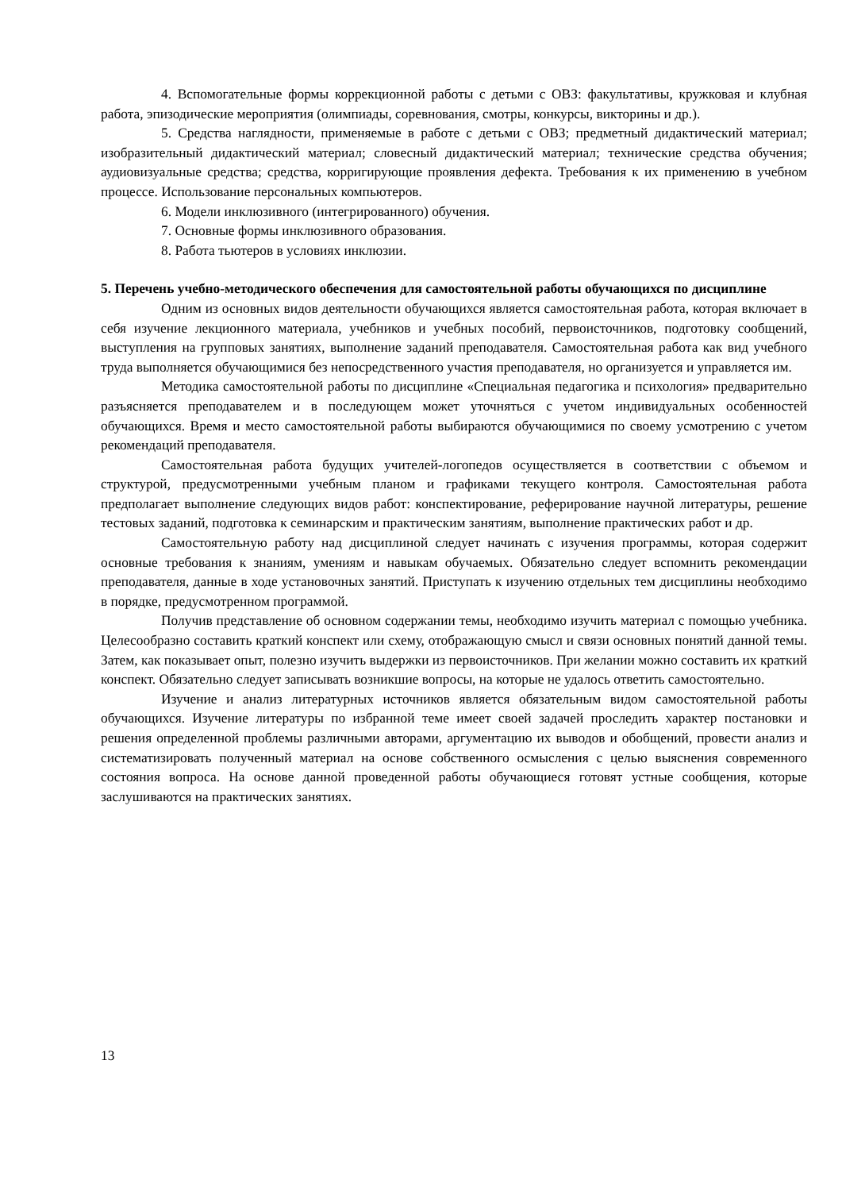4. Вспомогательные формы коррекционной работы с детьми с ОВЗ: факультативы, кружковая и клубная работа, эпизодические мероприятия (олимпиады, соревнования, смотры, конкурсы, викторины и др.).
5. Средства наглядности, применяемые в работе с детьми с ОВЗ; предметный дидактический материал; изобразительный дидактический материал; словесный дидактический материал; технические средства обучения; аудиовизуальные средства; средства, корригирующие проявления дефекта. Требования к их применению в учебном процессе. Использование персональных компьютеров.
6. Модели инклюзивного (интегрированного) обучения.
7. Основные формы инклюзивного образования.
8. Работа тьютеров в условиях инклюзии.
5. Перечень учебно-методического обеспечения для самостоятельной работы обучающихся по дисциплине
Одним из основных видов деятельности обучающихся является самостоятельная работа, которая включает в себя изучение лекционного материала, учебников и учебных пособий, первоисточников, подготовку сообщений, выступления на групповых занятиях, выполнение заданий преподавателя. Самостоятельная работа как вид учебного труда выполняется обучающимися без непосредственного участия преподавателя, но организуется и управляется им.
Методика самостоятельной работы по дисциплине «Специальная педагогика и психология» предварительно разъясняется преподавателем и в последующем может уточняться с учетом индивидуальных особенностей обучающихся. Время и место самостоятельной работы выбираются обучающимися по своему усмотрению с учетом рекомендаций преподавателя.
Самостоятельная работа будущих учителей-логопедов осуществляется в соответствии с объемом и структурой, предусмотренными учебным планом и графиками текущего контроля. Самостоятельная работа предполагает выполнение следующих видов работ: конспектирование, реферирование научной литературы, решение тестовых заданий, подготовка к семинарским и практическим занятиям, выполнение практических работ и др.
Самостоятельную работу над дисциплиной следует начинать с изучения программы, которая содержит основные требования к знаниям, умениям и навыкам обучаемых. Обязательно следует вспомнить рекомендации преподавателя, данные в ходе установочных занятий. Приступать к изучению отдельных тем дисциплины необходимо в порядке, предусмотренном программой.
Получив представление об основном содержании темы, необходимо изучить материал с помощью учебника. Целесообразно составить краткий конспект или схему, отображающую смысл и связи основных понятий данной темы. Затем, как показывает опыт, полезно изучить выдержки из первоисточников. При желании можно составить их краткий конспект. Обязательно следует записывать возникшие вопросы, на которые не удалось ответить самостоятельно.
Изучение и анализ литературных источников является обязательным видом самостоятельной работы обучающихся. Изучение литературы по избранной теме имеет своей задачей проследить характер постановки и решения определенной проблемы различными авторами, аргументацию их выводов и обобщений, провести анализ и систематизировать полученный материал на основе собственного осмысления с целью выяснения современного состояния вопроса. На основе данной проведенной работы обучающиеся готовят устные сообщения, которые заслушиваются на практических занятиях.
13